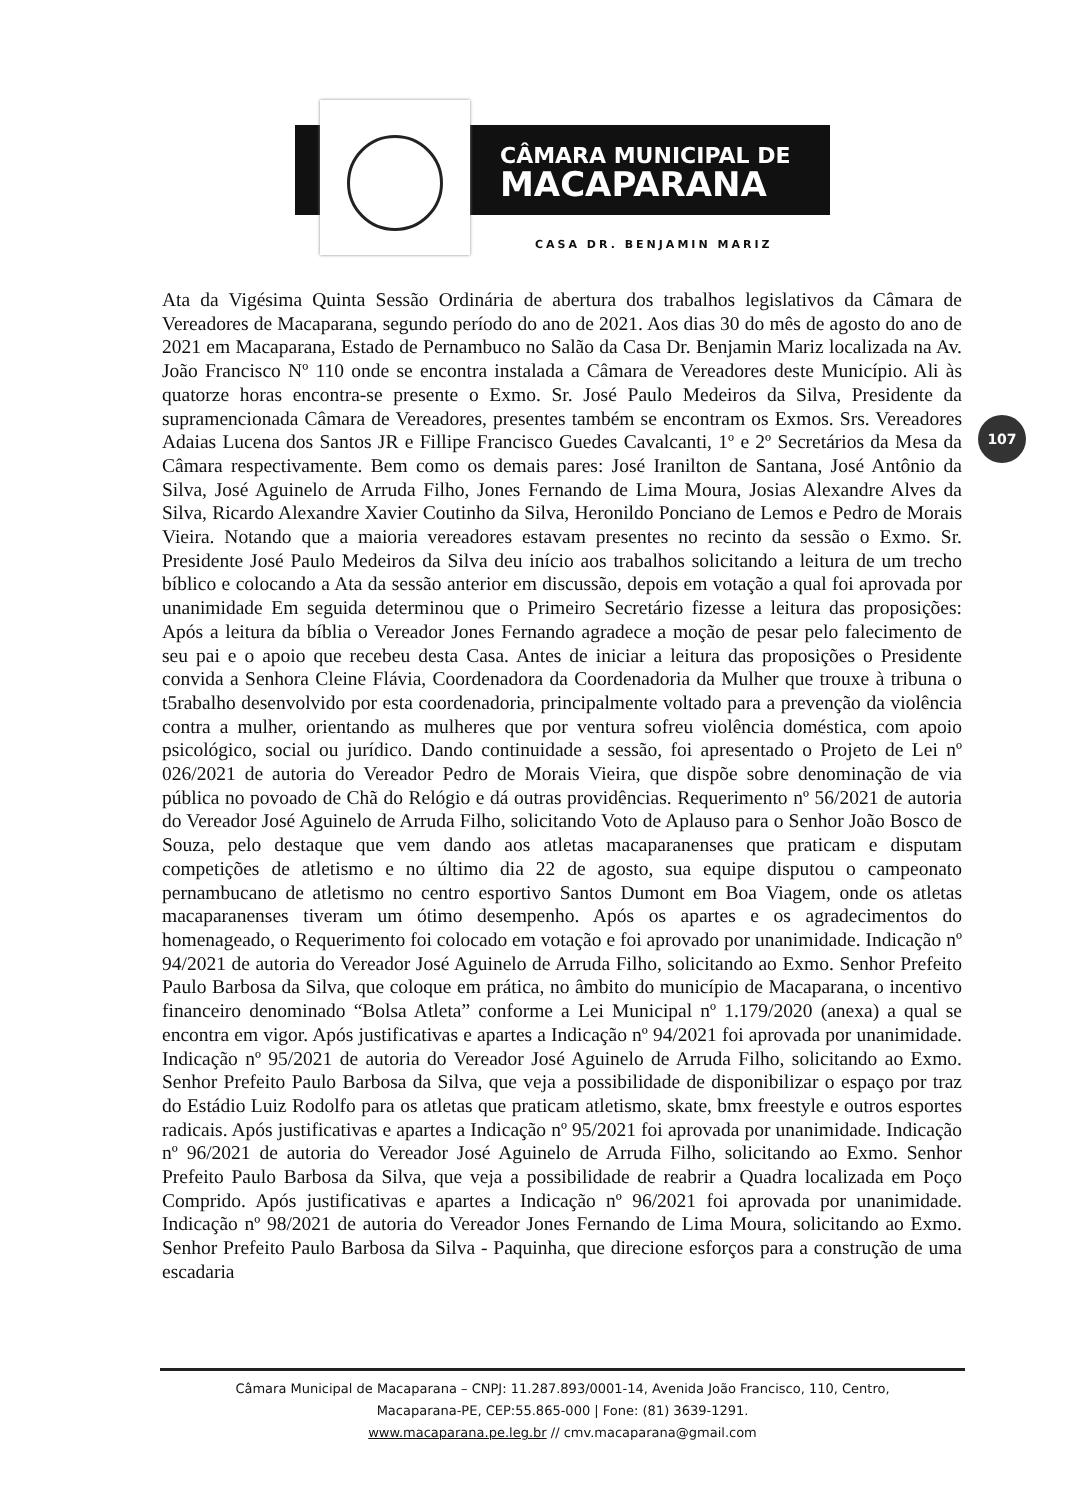CÂMARA MUNICIPAL DE
MACAPARANA
CASA DR. BENJAMIN MARIZ
107
Ata da Vigésima Quinta Sessão Ordinária de abertura dos trabalhos legislativos da Câmara de Vereadores de Macaparana, segundo período do ano de 2021. Aos dias 30 do mês de agosto do ano de 2021 em Macaparana, Estado de Pernambuco no Salão da Casa Dr. Benjamin Mariz localizada na Av. João Francisco Nº 110 onde se encontra instalada a Câmara de Vereadores deste Município. Ali às quatorze horas encontra-se presente o Exmo. Sr. José Paulo Medeiros da Silva, Presidente da supramencionada Câmara de Vereadores, presentes também se encontram os Exmos. Srs. Vereadores Adaias Lucena dos Santos JR e Fillipe Francisco Guedes Cavalcanti, 1º e 2º Secretários da Mesa da Câmara respectivamente. Bem como os demais pares: José Iranilton de Santana, José Antônio da Silva, José Aguinelo de Arruda Filho, Jones Fernando de Lima Moura, Josias Alexandre Alves da Silva, Ricardo Alexandre Xavier Coutinho da Silva, Heronildo Ponciano de Lemos e Pedro de Morais Vieira. Notando que a maioria vereadores estavam presentes no recinto da sessão o Exmo. Sr. Presidente José Paulo Medeiros da Silva deu início aos trabalhos solicitando a leitura de um trecho bíblico e colocando a Ata da sessão anterior em discussão, depois em votação a qual foi aprovada por unanimidade Em seguida determinou que o Primeiro Secretário fizesse a leitura das proposições: Após a leitura da bíblia o Vereador Jones Fernando agradece a moção de pesar pelo falecimento de seu pai e o apoio que recebeu desta Casa. Antes de iniciar a leitura das proposições o Presidente convida a Senhora Cleine Flávia, Coordenadora da Coordenadoria da Mulher que trouxe à tribuna o t5rabalho desenvolvido por esta coordenadoria, principalmente voltado para a prevenção da violência contra a mulher, orientando as mulheres que por ventura sofreu violência doméstica, com apoio psicológico, social ou jurídico. Dando continuidade a sessão, foi apresentado o Projeto de Lei nº 026/2021 de autoria do Vereador Pedro de Morais Vieira, que dispõe sobre denominação de via pública no povoado de Chã do Relógio e dá outras providências. Requerimento nº 56/2021 de autoria do Vereador José Aguinelo de Arruda Filho, solicitando Voto de Aplauso para o Senhor João Bosco de Souza, pelo destaque que vem dando aos atletas macaparanenses que praticam e disputam competições de atletismo e no último dia 22 de agosto, sua equipe disputou o campeonato pernambucano de atletismo no centro esportivo Santos Dumont em Boa Viagem, onde os atletas macaparanenses tiveram um ótimo desempenho. Após os apartes e os agradecimentos do homenageado, o Requerimento foi colocado em votação e foi aprovado por unanimidade. Indicação nº 94/2021 de autoria do Vereador José Aguinelo de Arruda Filho, solicitando ao Exmo. Senhor Prefeito Paulo Barbosa da Silva, que coloque em prática, no âmbito do município de Macaparana, o incentivo financeiro denominado “Bolsa Atleta” conforme a Lei Municipal nº 1.179/2020 (anexa) a qual se encontra em vigor. Após justificativas e apartes a Indicação nº 94/2021 foi aprovada por unanimidade. Indicação nº 95/2021 de autoria do Vereador José Aguinelo de Arruda Filho, solicitando ao Exmo. Senhor Prefeito Paulo Barbosa da Silva, que veja a possibilidade de disponibilizar o espaço por traz do Estádio Luiz Rodolfo para os atletas que praticam atletismo, skate, bmx freestyle e outros esportes radicais. Após justificativas e apartes a Indicação nº 95/2021 foi aprovada por unanimidade. Indicação nº 96/2021 de autoria do Vereador José Aguinelo de Arruda Filho, solicitando ao Exmo. Senhor Prefeito Paulo Barbosa da Silva, que veja a possibilidade de reabrir a Quadra localizada em Poço Comprido. Após justificativas e apartes a Indicação nº 96/2021 foi aprovada por unanimidade. Indicação nº 98/2021 de autoria do Vereador Jones Fernando de Lima Moura, solicitando ao Exmo. Senhor Prefeito Paulo Barbosa da Silva - Paquinha, que direcione esforços para a construção de uma escadaria
Câmara Municipal de Macaparana – CNPJ: 11.287.893/0001-14, Avenida João Francisco, 110, Centro,
Macaparana-PE, CEP:55.865-000 | Fone: (81) 3639-1291.
www.macaparana.pe.leg.br // cmv.macaparana@gmail.com